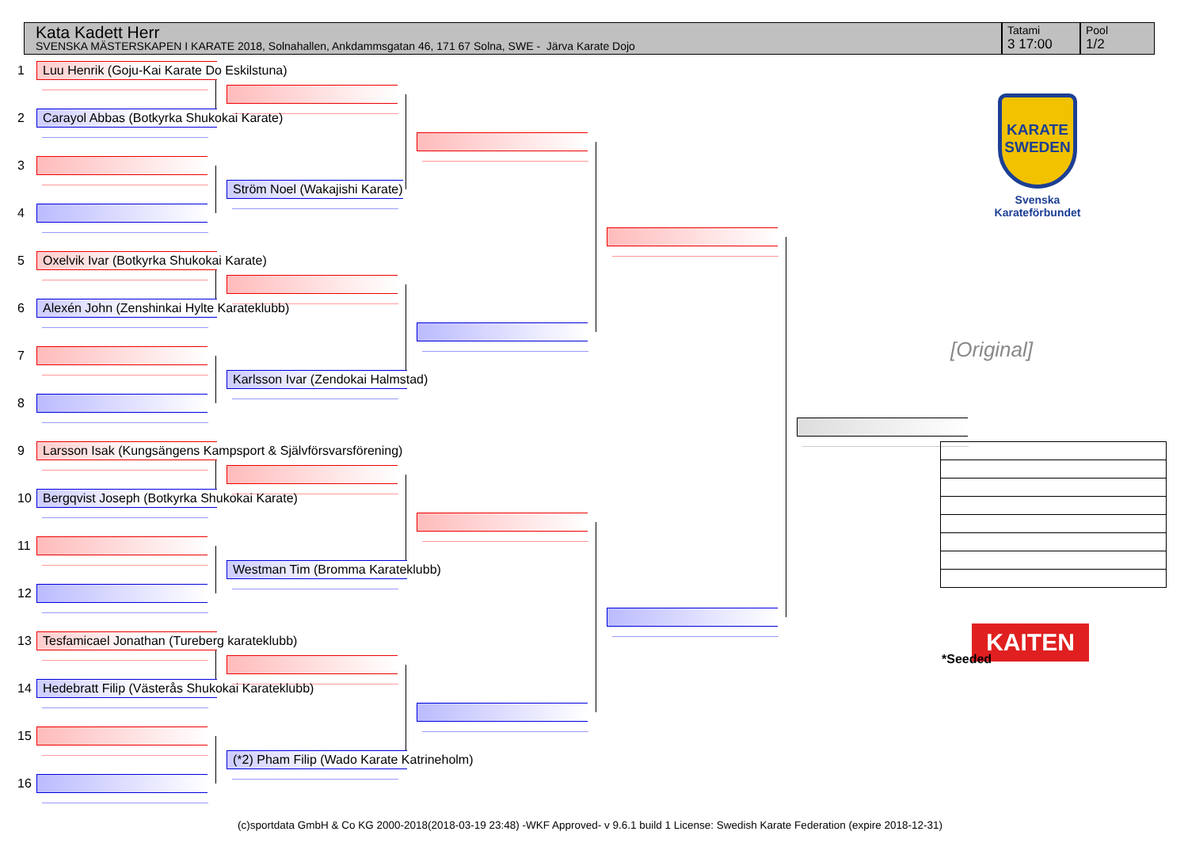Kata Kadett Herr
SVENSKA MÄSTERSKAPEN I KARATE 2018, Solnahallen, Ankdammsgatan 46, 171 67 Solna, SWE - Järva Karate Dojo
Tatami
3 17:00
Pool
1/2
1
Luu Henrik (Goju-Kai Karate Do Eskilstuna)
2
Carayol Abbas (Botkyrka Shukokai Karate)
3
4
5
Oxelvik Ivar (Botkyrka Shukokai Karate)
6
Alexén John (Zenshinkai Hylte Karateklubb)
7
8
9
Larsson Isak (Kungsängens Kampsport & Självförsvarsförening)
10
Bergqvist Joseph (Botkyrka Shukokai Karate)
11
12
13
Tesfamicael Jonathan (Tureberg karateklubb)
14
Hedebratt Filip (Västerås Shukokai Karateklubb)
15
16
Ström Noel (Wakajishi Karate)
Karlsson Ivar (Zendokai Halmstad)
Westman Tim (Bromma Karateklubb)
(*2) Pham Filip (Wado Karate Katrineholm)
KARATE
SWEDEN
Svenska Karateförbundet
[Original]
KAITEN
*Seeded
(c)sportdata GmbH & Co KG 2000-2018(2018-03-19 23:48) -WKF Approved- v 9.6.1 build 1 License: Swedish Karate Federation (expire 2018-12-31)